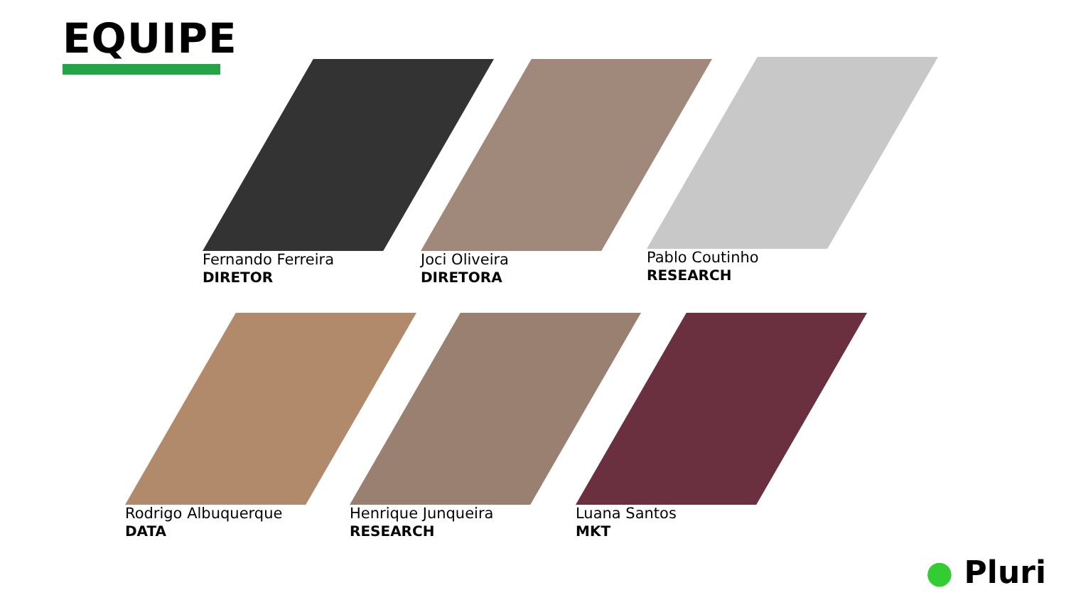EQUIPE
Fernando Ferreira
DIRETOR
Joci Oliveira
DIRETORA
Pablo Coutinho
RESEARCH
Rodrigo Albuquerque
DATA
Henrique Junqueira
RESEARCH
Luana Santos
MKT
● Pluri